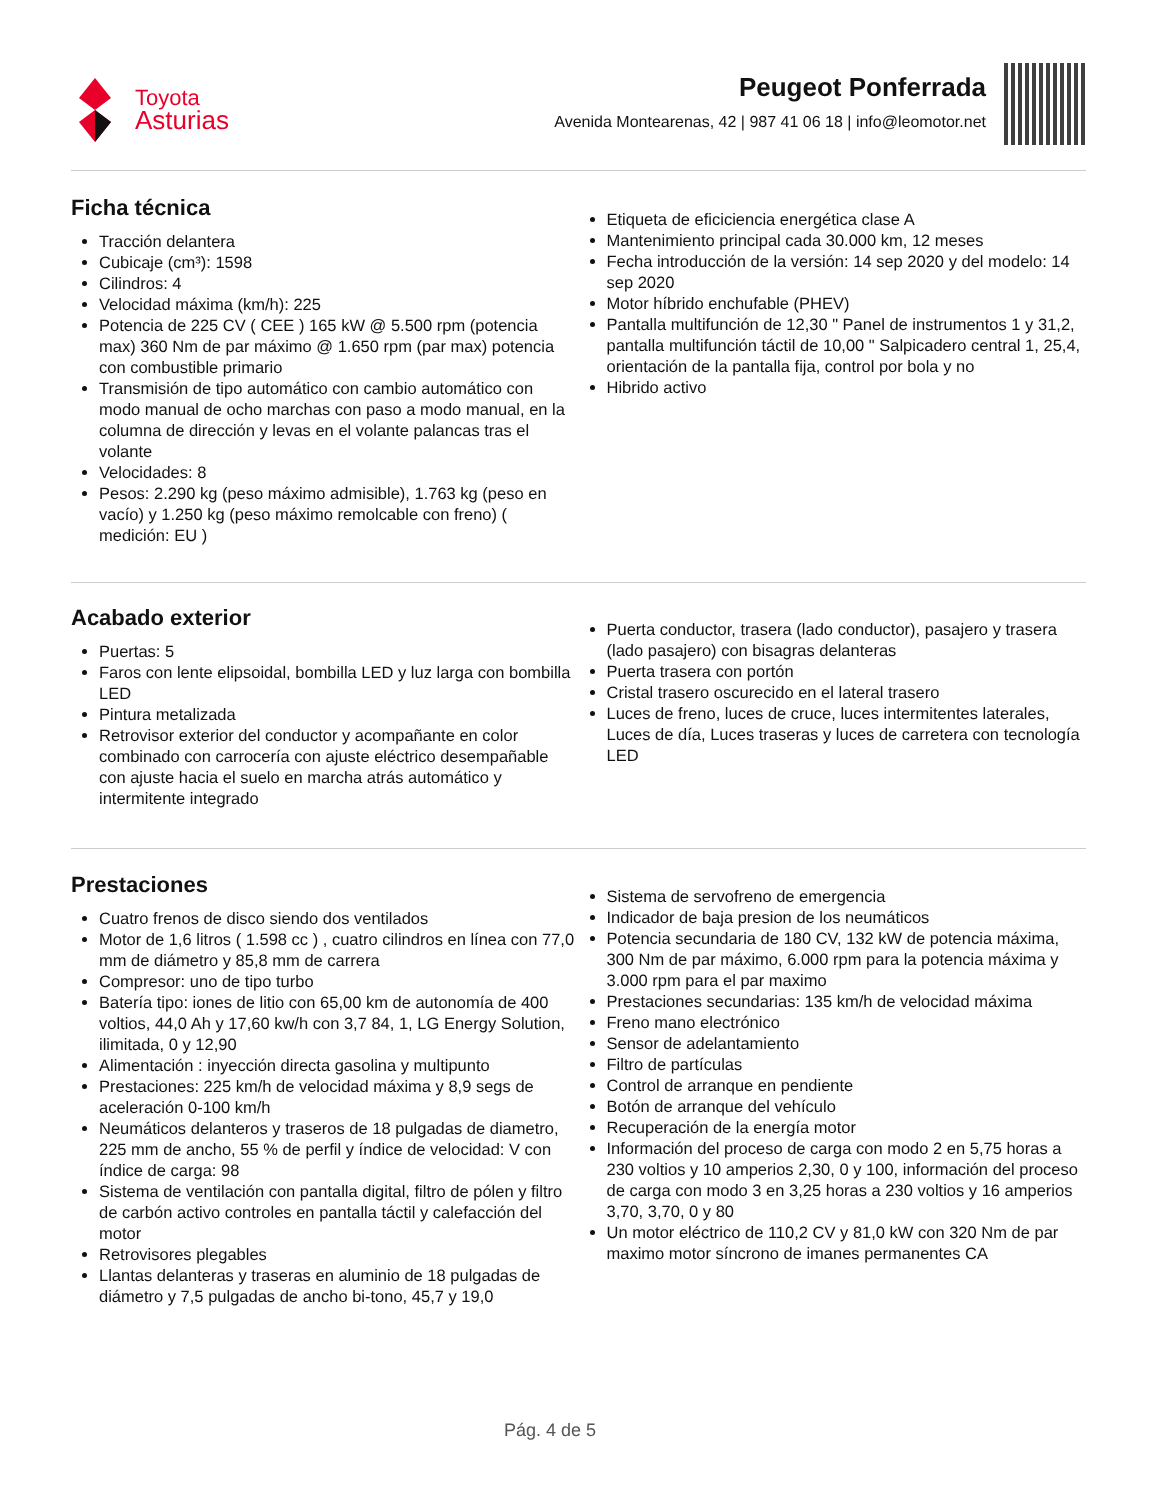Toyota
Asturias
Peugeot Ponferrada
Avenida Montearenas, 42 | 987 41 06 18 | info@leomotor.net
Ficha técnica
Tracción delantera
Cubicaje (cm³): 1598
Cilindros: 4
Velocidad máxima (km/h): 225
Potencia de 225 CV ( CEE ) 165 kW @ 5.500 rpm (potencia max) 360 Nm de par máximo @ 1.650 rpm (par max) potencia con combustible primario
Transmisión de tipo automático con cambio automático con modo manual de ocho marchas con paso a modo manual, en la columna de dirección y levas en el volante palancas tras el volante
Velocidades: 8
Pesos: 2.290 kg (peso máximo admisible), 1.763 kg (peso en vacío) y 1.250 kg (peso máximo remolcable con freno) ( medición: EU )
Etiqueta de eficiciencia energética clase A
Mantenimiento principal cada 30.000 km, 12 meses
Fecha introducción de la versión: 14 sep 2020 y del modelo: 14 sep 2020
Motor híbrido enchufable (PHEV)
Pantalla multifunción de 12,30 " Panel de instrumentos 1 y 31,2, pantalla multifunción táctil de 10,00 " Salpicadero central 1, 25,4, orientación de la pantalla fija, control por bola y no
Hibrido activo
Acabado exterior
Puertas: 5
Faros con lente elipsoidal, bombilla LED y luz larga con bombilla LED
Pintura metalizada
Retrovisor exterior del conductor y acompañante en color combinado con carrocería con ajuste eléctrico desempañable con ajuste hacia el suelo en marcha atrás automático y intermitente integrado
Puerta conductor, trasera (lado conductor), pasajero y trasera (lado pasajero) con bisagras delanteras
Puerta trasera con portón
Cristal trasero oscurecido en el lateral trasero
Luces de freno, luces de cruce, luces intermitentes laterales, Luces de día, Luces traseras y luces de carretera con tecnología LED
Prestaciones
Cuatro frenos de disco siendo dos ventilados
Motor de 1,6 litros ( 1.598 cc ) , cuatro cilindros en línea con 77,0 mm de diámetro y 85,8 mm de carrera
Compresor: uno de tipo turbo
Batería tipo: iones de litio con 65,00 km de autonomía de 400 voltios, 44,0 Ah y 17,60 kw/h con 3,7 84, 1, LG Energy Solution, ilimitada, 0 y 12,90
Alimentación : inyección directa gasolina y multipunto
Prestaciones: 225 km/h de velocidad máxima y 8,9 segs de aceleración 0-100 km/h
Neumáticos delanteros y traseros de 18 pulgadas de diametro, 225 mm de ancho, 55 % de perfil y índice de velocidad: V con índice de carga: 98
Sistema de ventilación con pantalla digital, filtro de pólen y filtro de carbón activo controles en pantalla táctil y calefacción del motor
Retrovisores plegables
Llantas delanteras y traseras en aluminio de 18 pulgadas de diámetro y 7,5 pulgadas de ancho bi-tono, 45,7 y 19,0
Sistema de servofreno de emergencia
Indicador de baja presion de los neumáticos
Potencia secundaria de 180 CV, 132 kW de potencia máxima, 300 Nm de par máximo, 6.000 rpm para la potencia máxima y 3.000 rpm para el par maximo
Prestaciones secundarias: 135 km/h de velocidad máxima
Freno mano electrónico
Sensor de adelantamiento
Filtro de partículas
Control de arranque en pendiente
Botón de arranque del vehículo
Recuperación de la energía motor
Información del proceso de carga con modo 2 en 5,75 horas a 230 voltios y 10 amperios 2,30, 0 y 100, información del proceso de carga con modo 3 en 3,25 horas a 230 voltios y 16 amperios 3,70, 3,70, 0 y 80
Un motor eléctrico de 110,2 CV y 81,0 kW con 320 Nm de par maximo motor síncrono de imanes permanentes CA
Pág. 4 de 5